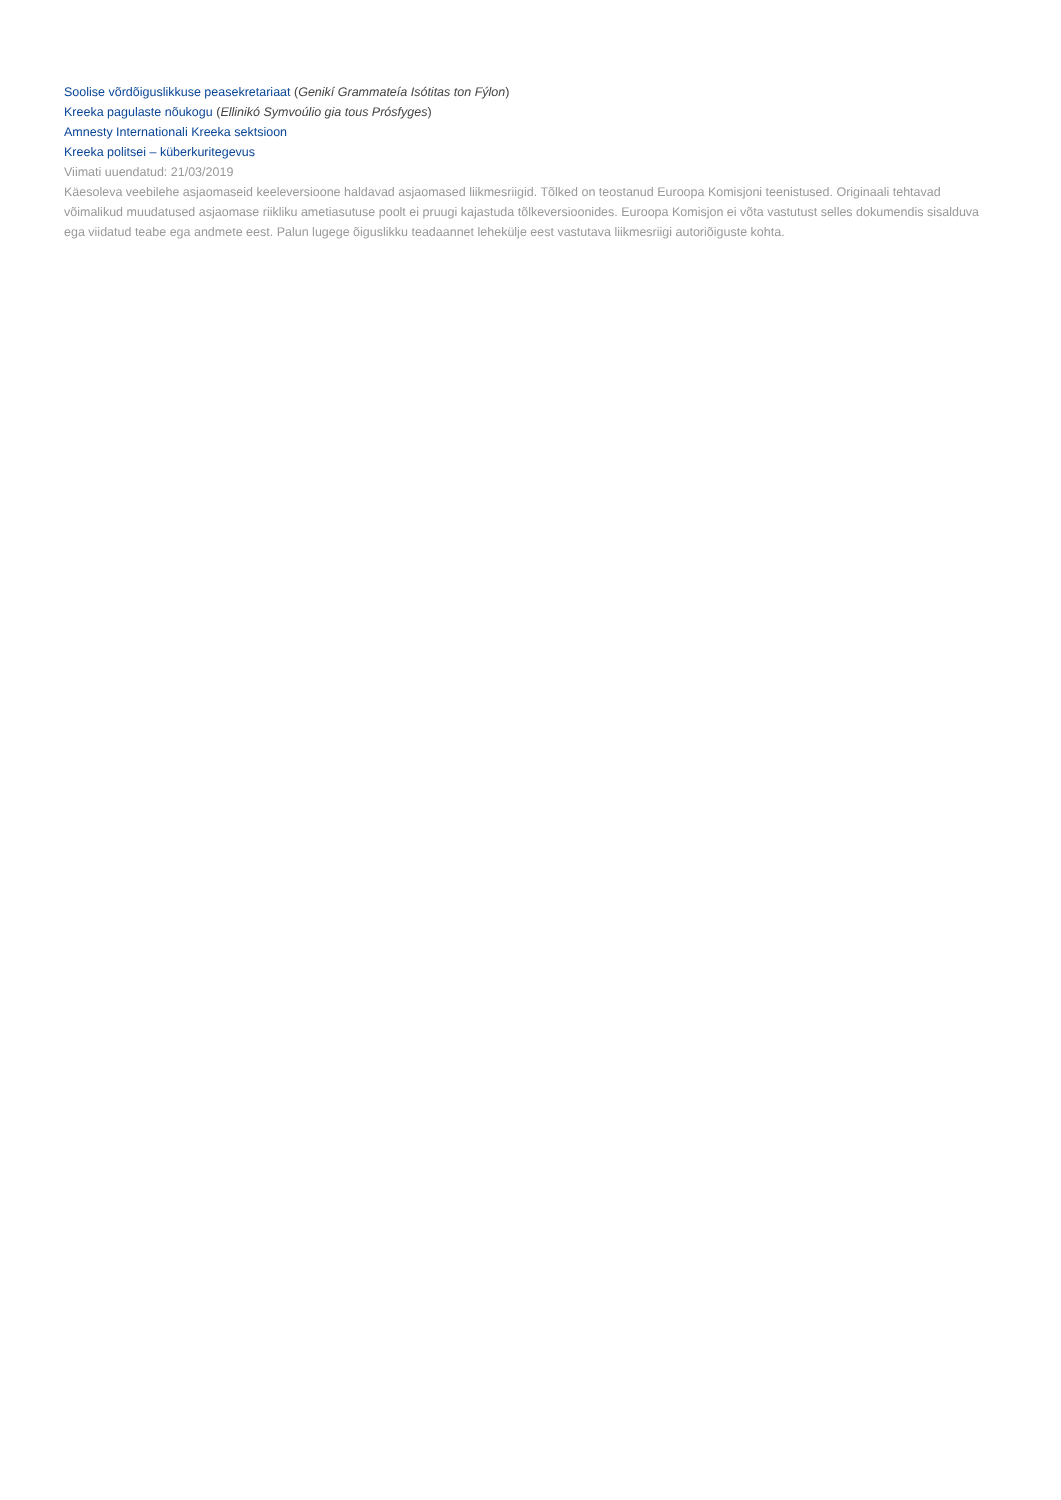Soolise võrdõiguslikkuse peasekretariaat (Genikí Grammateía Isótitas ton Fýlon)
Kreeka pagulaste nõukogu (Ellinikó Symvoúlio gia tous Prósfyges)
Amnesty Internationali Kreeka sektsioon
Kreeka politsei – küberkuritegevus
Viimati uuendatud: 21/03/2019
Käesoleva veebilehe asjaomaseid keeleversioone haldavad asjaomased liikmesriigid. Tõlked on teostanud Euroopa Komisjoni teenistused. Originaali tehtavad võimalikud muudatused asjaomase riikliku ametiasutuse poolt ei pruugi kajastuda tõlkeversioonides. Euroopa Komisjon ei võta vastutust selles dokumendis sisalduva ega viidatud teabe ega andmete eest. Palun lugege õiguslikku teadaannet lehekülje eest vastutava liikmesriigi autoriõiguste kohta.